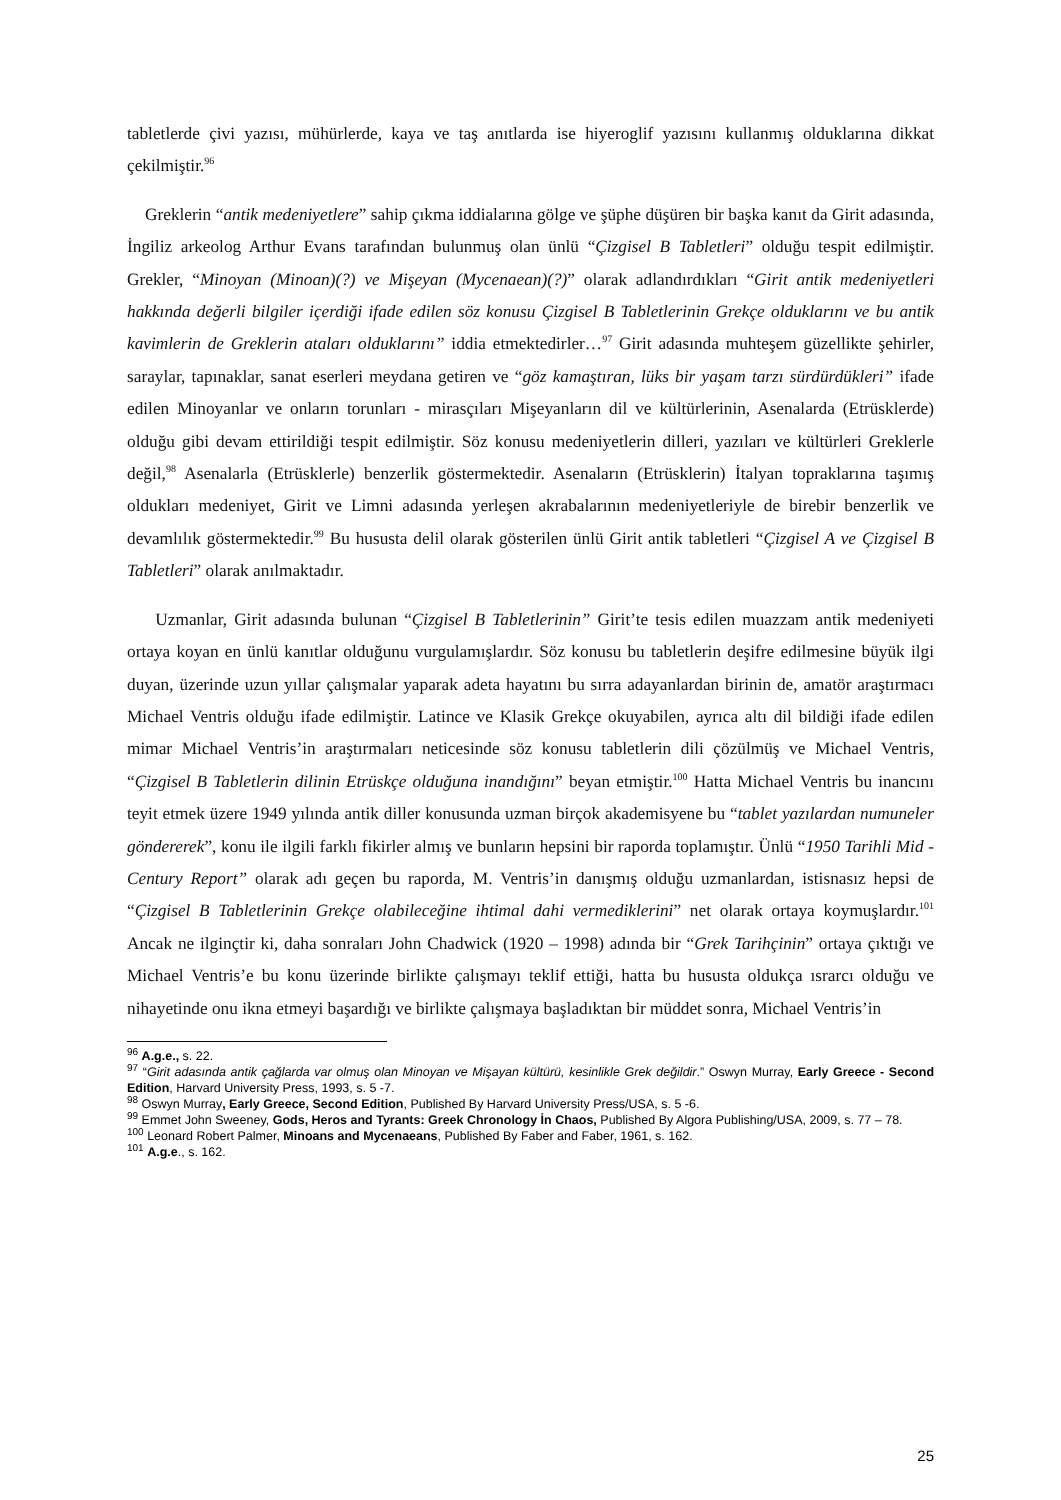tabletlerde çivi yazısı, mühürlerde, kaya ve taş anıtlarda ise hiyeroglif yazısını kullanmış olduklarına dikkat çekilmiştir.<sup>96</sup>
Greklerin “antik medeniyetlere” sahip çıkma iddialarına gölge ve şüphe düşüren bir başka kanıt da Girit adasında, İngiliz arkeolog Arthur Evans tarafından bulunmuş olan ünlü “Çizgisel B Tabletleri” olduğu tespit edilmiştir. Grekler, “Minoyan (Minoan)(?) ve Mişeyan (Mycenaean)(?)” olarak adlandırdıkları “Girit antik medeniyetleri hakkında değerli bilgiler içerdiği ifade edilen söz konusu Çizgisel B Tabletlerinin Grekçe olduklarını ve bu antik kavimlerin de Greklerin ataları olduklarını” iddia etmektedirler…<sup>97</sup> Girit adasında muhteşem güzellikte şehirler, saraylar, tapınaklar, sanat eserleri meydana getiren ve “göz kamaştıran, lüks bir yaşam tarzı sürdürdükleri” ifade edilen Minoyanlar ve onların torunları - mirasçıları Mişeyanların dil ve kültürlerinin, Asenalarda (Etrüsklerde) olduğu gibi devam ettirildiği tespit edilmiştir. Söz konusu medeniyetlerin dilleri, yazıları ve kültürleri Greklerle değil,<sup>98</sup> Asenalarla (Etrüsklerle) benzerlik göstermektedir. Asenaların (Etrüsklerin) İtalyan topraklarına taşımış oldukları medeniyet, Girit ve Limni adasında yerleşen akrabalarının medeniyetleriyle de birebir benzerlik ve devamlılık göstermektedir.<sup>99</sup> Bu hususta delil olarak gösterilen ünlü Girit antik tabletleri “Çizgisel A ve Çizgisel B Tabletleri” olarak anılmaktadır.
Uzmanlar, Girit adasında bulunan “Çizgisel B Tabletlerinin” Girit’te tesis edilen muazzam antik medeniyeti ortaya koyan en ünlü kanıtlar olduğunu vurgulamışlardır. Söz konusu bu tabletlerin deşifre edilmesine büyük ilgi duyan, üzerinde uzun yıllar çalışmalar yaparak adeta hayatını bu sırra adayanlardan birinin de, amatör araştırmacı Michael Ventris olduğu ifade edilmiştir. Latince ve Klasik Grekçe okuyabilen, ayrıca altı dil bildiği ifade edilen mimar Michael Ventris’in araştırmaları neticesinde söz konusu tabletlerin dili çözülmüş ve Michael Ventris, “Çizgisel B Tabletlerin dilinin Etrüskçe olduğuna inandığını” beyan etmiştir.<sup>100</sup> Hatta Michael Ventris bu inancını teyit etmek üzere 1949 yılında antik diller konusunda uzman birçok akademisyene bu “tablet yazılardan numuneler göndererek”, konu ile ilgili farklı fikirler almış ve bunların hepsini bir raporda toplamıştır. Ünlü “1950 Tarihli Mid - Century Report” olarak adı geçen bu raporda, M. Ventris’in danışmış olduğu uzmanlardan, istisnasız hepsi de “Çizgisel B Tabletlerinin Grekçe olabileceğine ihtimal dahi vermediklerini” net olarak ortaya koymuşlardır.<sup>101</sup> Ancak ne ilginçtir ki, daha sonraları John Chadwick (1920 – 1998) adında bir “Grek Tarihçinin” ortaya çıktığı ve Michael Ventris’e bu konu üzerinde birlikte çalışmayı teklif ettiği, hatta bu hususta oldukça ısrarcı olduğu ve nihayetinde onu ikna etmeyi başardığı ve birlikte çalışmaya başladıktan bir müddet sonra, Michael Ventris’in
<sup>96</sup> A.g.e., s. 22.
<sup>97</sup> “Girit adasında antik çağlarda var olmuş olan Minoyan ve Mişayan kültürü, kesinlikle Grek değildir.” Oswyn Murray, Early Greece - Second Edition, Harvard University Press, 1993, s. 5 -7.
<sup>98</sup> Oswyn Murray, Early Greece, Second Edition, Published By Harvard University Press/USA, s. 5 -6.
<sup>99</sup> Emmet John Sweeney, Gods, Heros and Tyrants: Greek Chronology İn Chaos, Published By Algora Publishing/USA, 2009, s. 77 – 78.
<sup>100</sup> Leonard Robert Palmer, Minoans and Mycenaeans, Published By Faber and Faber, 1961, s. 162.
<sup>101</sup> A.g.e., s. 162.
25